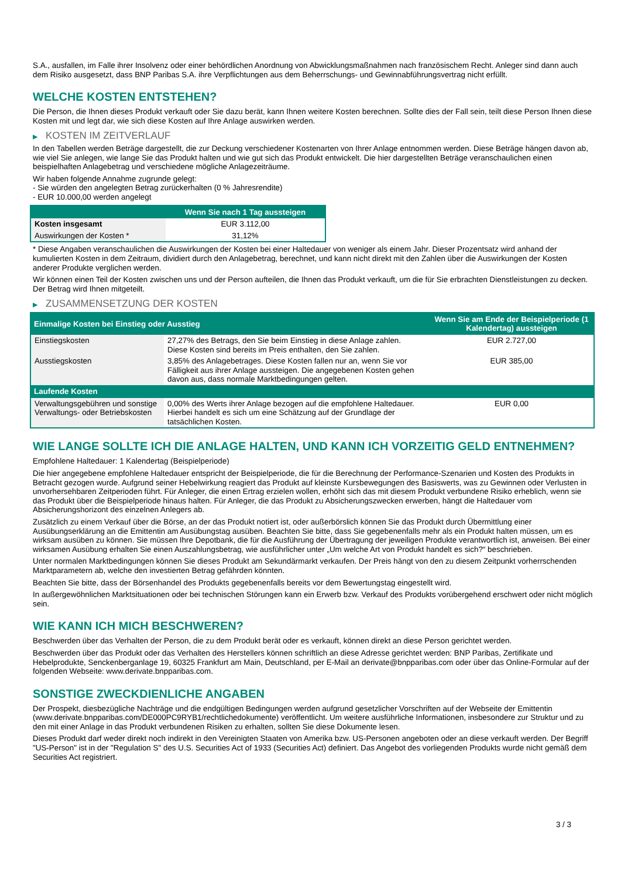S.A., ausfallen, im Falle ihrer Insolvenz oder einer behördlichen Anordnung von Abwicklungsmaßnahmen nach französischem Recht. Anleger sind dann auch dem Risiko ausgesetzt, dass BNP Paribas S.A. ihre Verpflichtungen aus dem Beherrschungs- und Gewinnabführungsvertrag nicht erfüllt.
WELCHE KOSTEN ENTSTEHEN?
Die Person, die Ihnen dieses Produkt verkauft oder Sie dazu berät, kann Ihnen weitere Kosten berechnen. Sollte dies der Fall sein, teilt diese Person Ihnen diese Kosten mit und legt dar, wie sich diese Kosten auf Ihre Anlage auswirken werden.
▶ KOSTEN IM ZEITVERLAUF
In den Tabellen werden Beträge dargestellt, die zur Deckung verschiedener Kostenarten von Ihrer Anlage entnommen werden. Diese Beträge hängen davon ab, wie viel Sie anlegen, wie lange Sie das Produkt halten und wie gut sich das Produkt entwickelt. Die hier dargestellten Beträge veranschaulichen einen beispielhaften Anlagebetrag und verschiedene mögliche Anlagezeiträume.
Wir haben folgende Annahme zugrunde gelegt:
- Sie würden den angelegten Betrag zurückerhalten (0 % Jahresrendite)
- EUR 10.000,00 werden angelegt
| | Wenn Sie nach 1 Tag aussteigen |
| --- | --- |
| Kosten insgesamt | EUR 3.112,00 |
| Auswirkungen der Kosten * | 31,12% |
* Diese Angaben veranschaulichen die Auswirkungen der Kosten bei einer Haltedauer von weniger als einem Jahr. Dieser Prozentsatz wird anhand der kumulierten Kosten in dem Zeitraum, dividiert durch den Anlagebetrag, berechnet, und kann nicht direkt mit den Zahlen über die Auswirkungen der Kosten anderer Produkte verglichen werden.
Wir können einen Teil der Kosten zwischen uns und der Person aufteilen, die Ihnen das Produkt verkauft, um die für Sie erbrachten Dienstleistungen zu decken. Der Betrag wird Ihnen mitgeteilt.
▶ ZUSAMMENSETZUNG DER KOSTEN
| Einmalige Kosten bei Einstieg oder Ausstieg | | Wenn Sie am Ende der Beispielperiode (1 Kalendertag) aussteigen |
| --- | --- | --- |
| Einstiegskosten | 27,27% des Betrags, den Sie beim Einstieg in diese Anlage zahlen. Diese Kosten sind bereits im Preis enthalten, den Sie zahlen. | EUR 2.727,00 |
| Ausstiegskosten | 3,85% des Anlagebetrages. Diese Kosten fallen nur an, wenn Sie vor Fälligkeit aus ihrer Anlage aussteigen. Die angegebenen Kosten gehen davon aus, dass normale Marktbedingungen gelten. | EUR 385,00 |
| Laufende Kosten | | |
| Verwaltungsgebühren und sonstige Verwaltungs- oder Betriebskosten | 0,00% des Werts ihrer Anlage bezogen auf die empfohlene Haltedauer. Hierbei handelt es sich um eine Schätzung auf der Grundlage der tatsächlichen Kosten. | EUR 0,00 |
WIE LANGE SOLLTE ICH DIE ANLAGE HALTEN, UND KANN ICH VORZEITIG GELD ENTNEHMEN?
Empfohlene Haltedauer: 1 Kalendertag (Beispielperiode)
Die hier angegebene empfohlene Haltedauer entspricht der Beispielperiode, die für die Berechnung der Performance-Szenarien und Kosten des Produkts in Betracht gezogen wurde. Aufgrund seiner Hebelwirkung reagiert das Produkt auf kleinste Kursbewegungen des Basiswerts, was zu Gewinnen oder Verlusten in unvorhersehbaren Zeitperioden führt. Für Anleger, die einen Ertrag erzielen wollen, erhöht sich das mit diesem Produkt verbundene Risiko erheblich, wenn sie das Produkt über die Beispielperiode hinaus halten. Für Anleger, die das Produkt zu Absicherungszwecken erwerben, hängt die Haltedauer vom Absicherungshorizont des einzelnen Anlegers ab.
Zusätzlich zu einem Verkauf über die Börse, an der das Produkt notiert ist, oder außerbörslich können Sie das Produkt durch Übermittlung einer Ausübungserklärung an die Emittentin am Ausübungstag ausüben. Beachten Sie bitte, dass Sie gegebenenfalls mehr als ein Produkt halten müssen, um es wirksam ausüben zu können. Sie müssen Ihre Depotbank, die für die Ausführung der Übertragung der jeweiligen Produkte verantwortlich ist, anweisen. Bei einer wirksamen Ausübung erhalten Sie einen Auszahlungsbetrag, wie ausführlicher unter „Um welche Art von Produkt handelt es sich?“ beschrieben.
Unter normalen Marktbedingungen können Sie dieses Produkt am Sekundärmarkt verkaufen. Der Preis hängt von den zu diesem Zeitpunkt vorherrschenden Marktparametern ab, welche den investierten Betrag gefährden könnten.
Beachten Sie bitte, dass der Börsenhandel des Produkts gegebenenfalls bereits vor dem Bewertungstag eingestellt wird.
In außergewöhnlichen Marktsituationen oder bei technischen Störungen kann ein Erwerb bzw. Verkauf des Produkts vorübergehend erschwert oder nicht möglich sein.
WIE KANN ICH MICH BESCHWEREN?
Beschwerden über das Verhalten der Person, die zu dem Produkt berät oder es verkauft, können direkt an diese Person gerichtet werden.
Beschwerden über das Produkt oder das Verhalten des Herstellers können schriftlich an diese Adresse gerichtet werden: BNP Paribas, Zertifikate und Hebelprodukte, Senckenberganlage 19, 60325 Frankfurt am Main, Deutschland, per E-Mail an derivate@bnpparibas.com oder über das Online-Formular auf der folgenden Webseite: www.derivate.bnpparibas.com.
SONSTIGE ZWECKDIENLICHE ANGABEN
Der Prospekt, diesbezügliche Nachträge und die endgültigen Bedingungen werden aufgrund gesetzlicher Vorschriften auf der Webseite der Emittentin (www.derivate.bnpparibas.com/DE000PC9RYB1/rechtlichedokumente) veröffentlicht. Um weitere ausführliche Informationen, insbesondere zur Struktur und zu den mit einer Anlage in das Produkt verbundenen Risiken zu erhalten, sollten Sie diese Dokumente lesen.
Dieses Produkt darf weder direkt noch indirekt in den Vereinigten Staaten von Amerika bzw. US-Personen angeboten oder an diese verkauft werden. Der Begriff "US-Person" ist in der "Regulation S" des U.S. Securities Act of 1933 (Securities Act) definiert. Das Angebot des vorliegenden Produkts wurde nicht gemäß dem Securities Act registriert.
3 / 3